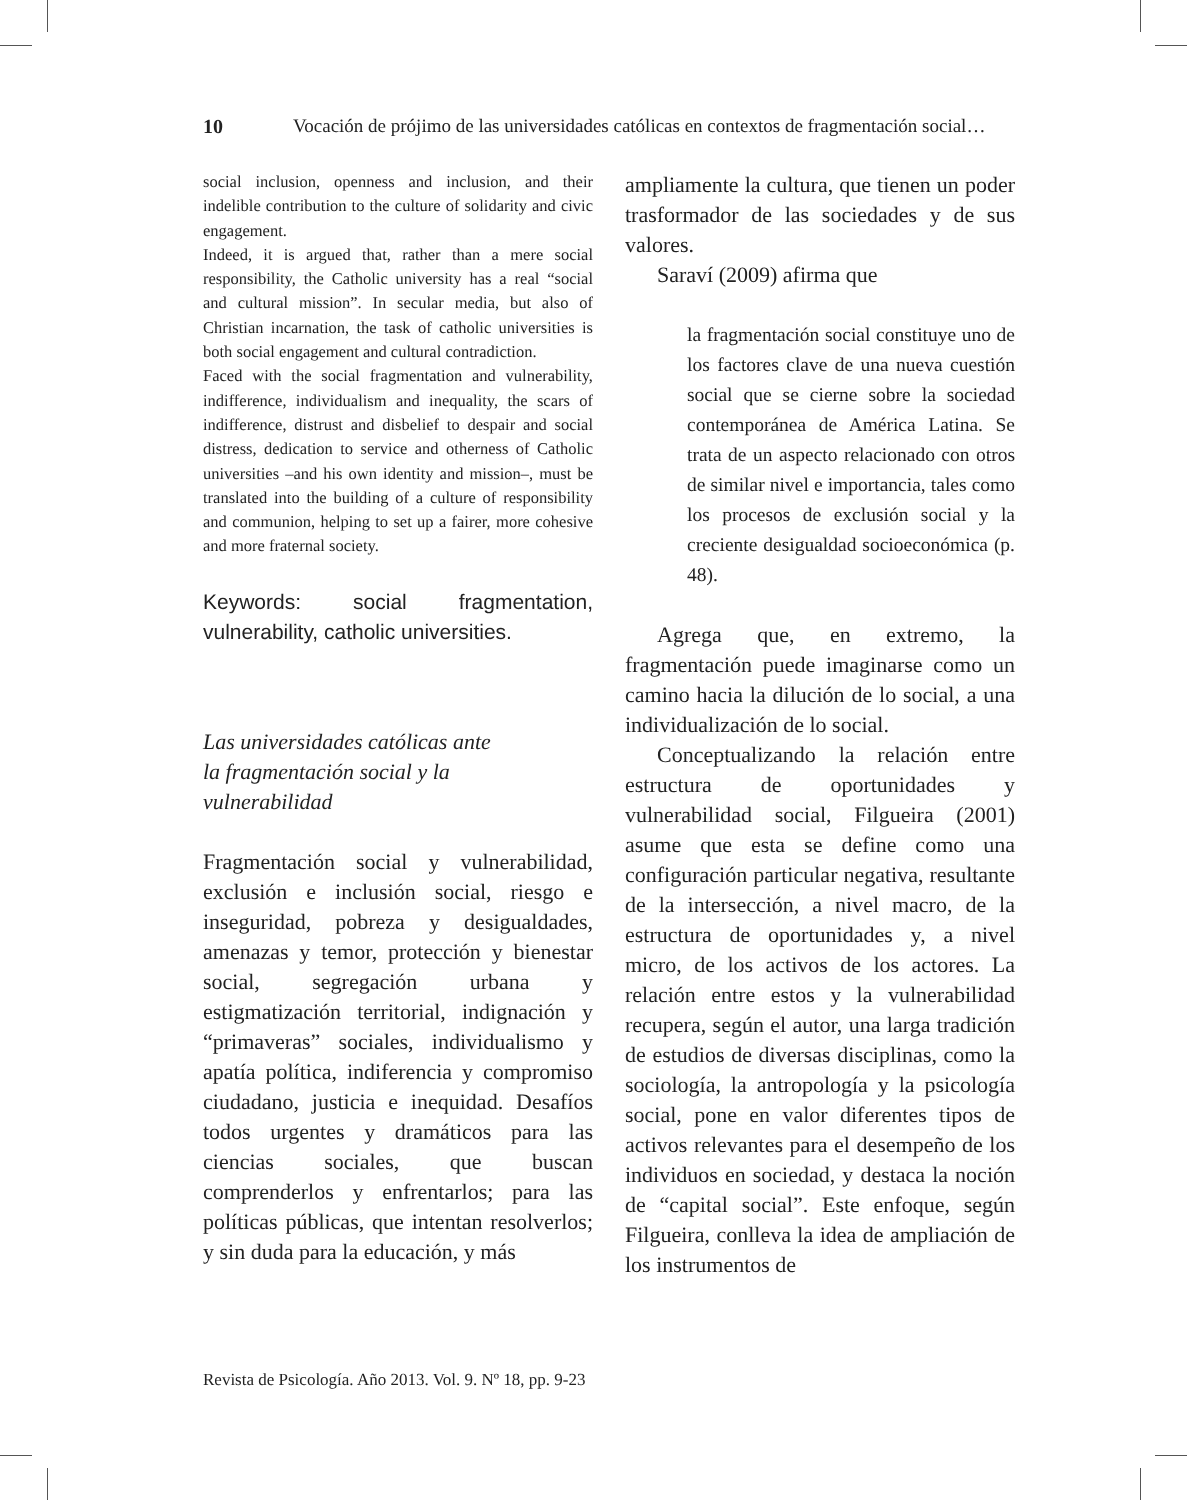10 Vocación de prójimo de las universidades católicas en contextos de fragmentación social…
social inclusion, openness and inclusion, and their indelible contribution to the culture of solidarity and civic engagement.
Indeed, it is argued that, rather than a mere social responsibility, the Catholic university has a real “social and cultural mission”. In secular media, but also of Christian incarnation, the task of catholic universities is both social engagement and cultural contradiction.
Faced with the social fragmentation and vulnerability, indifference, individualism and inequality, the scars of indifference, distrust and disbelief to despair and social distress, dedication to service and otherness of Catholic universities –and his own identity and mission–, must be translated into the building of a culture of responsibility and communion, helping to set up a fairer, more cohesive and more fraternal society.
Keywords: social fragmentation, vulnerability, catholic universities.
Las universidades católicas ante
la fragmentación social y la
vulnerabilidad
Fragmentación social y vulnerabilidad, exclusión e inclusión social, riesgo e inseguridad, pobreza y desigualdades, amenazas y temor, protección y bienestar social, segregación urbana y estigmatización territorial, indignación y “primaveras” sociales, individualismo y apatía política, indiferencia y compromiso ciudadano, justicia e inequidad. Desafíos todos urgentes y dramáticos para las ciencias sociales, que buscan comprenderlos y enfrentarlos; para las políticas públicas, que intentan resolverlos; y sin duda para la educación, y más
ampliamente la cultura, que tienen un poder trasformador de las sociedades y de sus valores.
Saraví (2009) afirma que
la fragmentación social constituye uno de los factores clave de una nueva cuestión social que se cierne sobre la sociedad contemporánea de América Latina. Se trata de un aspecto relacionado con otros de similar nivel e importancia, tales como los procesos de exclusión social y la creciente desigualdad socioeconómica (p. 48).
Agrega que, en extremo, la fragmentación puede imaginarse como un camino hacia la dilución de lo social, a una individualización de lo social.
Conceptualizando la relación entre estructura de oportunidades y vulnerabilidad social, Filgueira (2001) asume que esta se define como una configuración particular negativa, resultante de la intersección, a nivel macro, de la estructura de oportunidades y, a nivel micro, de los activos de los actores. La relación entre estos y la vulnerabilidad recupera, según el autor, una larga tradición de estudios de diversas disciplinas, como la sociología, la antropología y la psicología social, pone en valor diferentes tipos de activos relevantes para el desempeño de los individuos en sociedad, y destaca la noción de “capital social”. Este enfoque, según Filgueira, conlleva la idea de ampliación de los instrumentos de
Revista de Psicología. Año 2013. Vol. 9. Nº 18, pp. 9-23